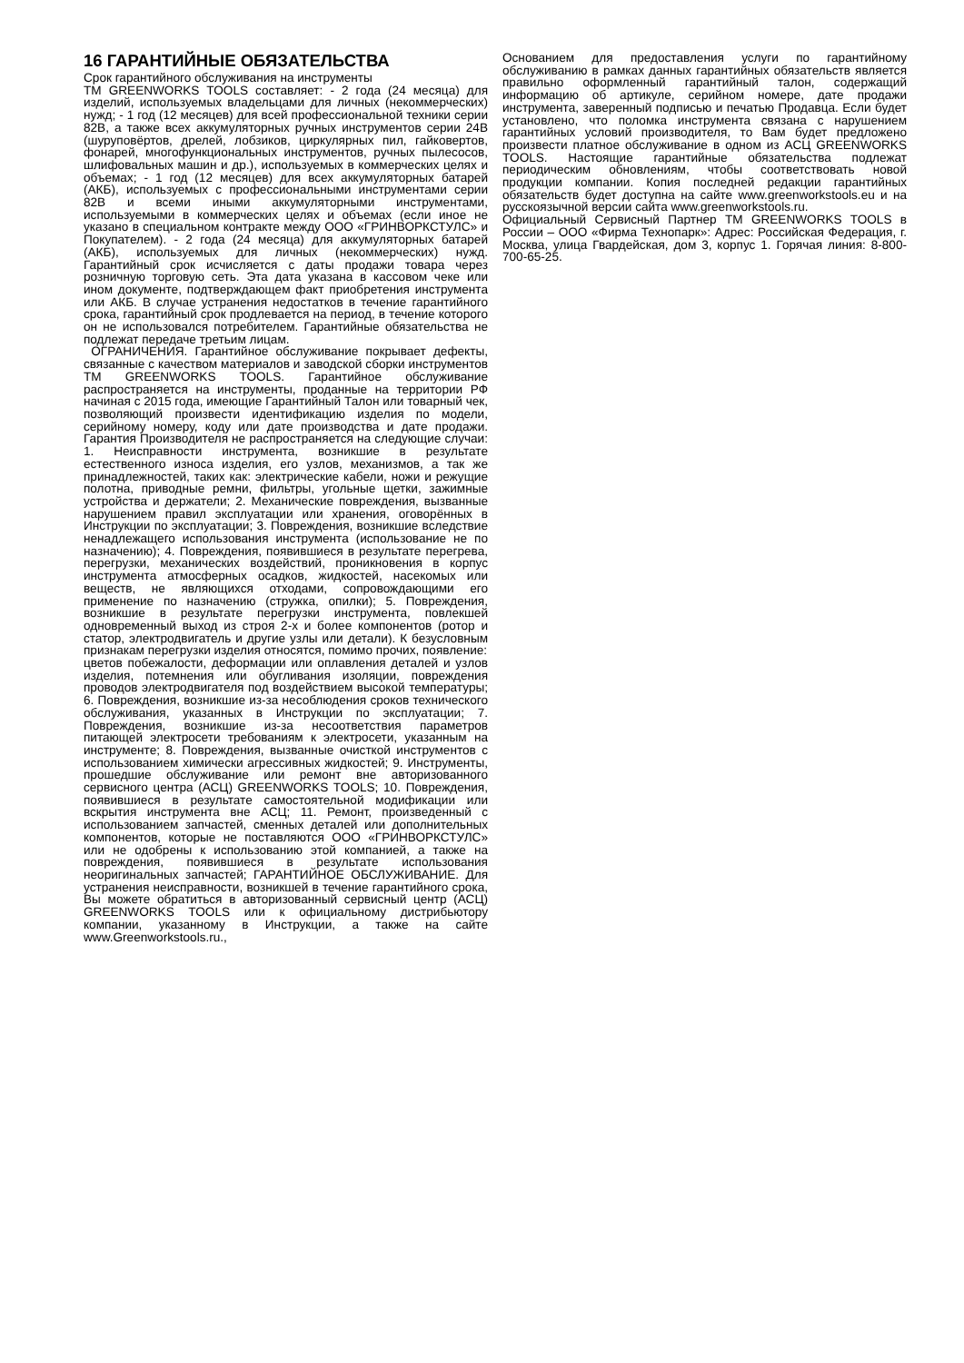16 ГАРАНТИЙНЫЕ ОБЯЗАТЕЛЬСТВА
Срок гарантийного обслуживания на инструменты
ТМ GREENWORKS TOOLS составляет: - 2 года (24 месяца) для изделий, используемых владельцами для личных (некоммерческих) нужд; - 1 год (12 месяцев) для всей профессиональной техники серии 82В, а также всех аккумуляторных ручных инструментов серии 24В (шуруповёртов, дрелей, лобзиков, циркулярных пил, гайковертов, фонарей, многофункциональных инструментов, ручных пылесосов, шлифовальных машин и др.), используемых в коммерческих целях и объемах; - 1 год (12 месяцев) для всех аккумуляторных батарей (АКБ), используемых с профессиональными инструментами серии 82В и всеми иными аккумуляторными инструментами, используемыми в коммерческих целях и объемах (если иное не указано в специальном контракте между ООО «ГРИНВОРКСТУЛС» и Покупателем). - 2 года (24 месяца) для аккумуляторных батарей (АКБ), используемых для личных (некоммерческих) нужд. Гарантийный срок исчисляется с даты продажи товара через розничную торговую сеть. Эта дата указана в кассовом чеке или ином документе, подтверждающем факт приобретения инструмента или АКБ. В случае устранения недостатков в течение гарантийного срока, гарантийный срок продлевается на период, в течение которого он не использовался потребителем. Гарантийные обязательства не подлежат передаче третьим лицам.
ОГРАНИЧЕНИЯ. Гарантийное обслуживание покрывает дефекты, связанные с качеством материалов и заводской сборки инструментов ТМ GREENWORKS TOOLS. Гарантийное обслуживание распространяется на инструменты, проданные на территории РФ начиная с 2015 года, имеющие Гарантийный Талон или товарный чек, позволяющий произвести идентификацию изделия по модели, серийному номеру, коду или дате производства и дате продажи. Гарантия Производителя не распространяется на следующие случаи: 1. Неисправности инструмента, возникшие в результате естественного износа изделия, его узлов, механизмов, а так же принадлежностей, таких как: электрические кабели, ножи и режущие полотна, приводные ремни, фильтры, угольные щетки, зажимные устройства и держатели; 2. Механические повреждения, вызванные нарушением правил эксплуатации или хранения, оговорённых в Инструкции по эксплуатации; 3. Повреждения, возникшие вследствие ненадлежащего использования инструмента (использование не по назначению); 4. Повреждения, появившиеся в результате перегрева, перегрузки, механических воздействий, проникновения в корпус инструмента атмосферных осадков, жидкостей, насекомых или веществ, не являющихся отходами, сопровождающими его применение по назначению (стружка, опилки); 5. Повреждения, возникшие в результате перегрузки инструмента, повлекшей одновременный выход из строя 2-х и более компонентов (ротор и статор, электродвигатель и другие узлы или детали). К безусловным признакам перегрузки изделия относятся, помимо прочих, появление:
цветов побежалости, деформации или оплавления деталей и узлов изделия, потемнения или обугливания изоляции, повреждения проводов электродвигателя под воздействием высокой температуры; 6. Повреждения, возникшие из-за несоблюдения сроков технического обслуживания, указанных в Инструкции по эксплуатации; 7. Повреждения, возникшие из-за несоответствия параметров питающей электросети требованиям к электросети, указанным на инструменте; 8. Повреждения, вызванные очисткой инструментов с использованием химически агрессивных жидкостей; 9. Инструменты, прошедшие обслуживание или ремонт вне авторизованного сервисного центра (АСЦ) GREENWORKS TOOLS; 10. Повреждения, появившиеся в результате самостоятельной модификации или вскрытия инструмента вне АСЦ; 11. Ремонт, произведенный с использованием запчастей, сменных деталей или дополнительных компонентов, которые не поставляются ООО «ГРИНВОРКСТУЛС» или не одобрены к использованию этой компанией, а также на повреждения, появившиеся в результате использования неоригинальных запчастей; ГАРАНТИЙНОЕ ОБСЛУЖИВАНИЕ. Для устранения неисправности, возникшей в течение гарантийного срока, Вы можете обратиться в авторизованный сервисный центр (АСЦ) GREENWORKS TOOLS или к официальному дистрибьютору компании, указанному в Инструкции, а также на сайте www.Greenworkstools.ru.,
Основанием для предоставления услуги по гарантийному обслуживанию в рамках данных гарантийных обязательств является правильно оформленный гарантийный талон, содержащий информацию об артикуле, серийном номере, дате продажи инструмента, заверенный подписью и печатью Продавца. Если будет установлено, что поломка инструмента связана с нарушением гарантийных условий производителя, то Вам будет предложено произвести платное обслуживание в одном из АСЦ GREENWORKS TOOLS. Настоящие гарантийные обязательства подлежат периодическим обновлениям, чтобы соответствовать новой продукции компании. Копия последней редакции гарантийных обязательств будет доступна на сайте www.greenworkstools.eu и на русскоязычной версии сайта www.greenworkstools.ru.
Официальный Сервисный Партнер ТМ GREENWORKS TOOLS в России – ООО «Фирма Технопарк»: Адрес: Российская Федерация, г. Москва, улица Гвардейская, дом 3, корпус 1. Горячая линия: 8-800-700-65-25.